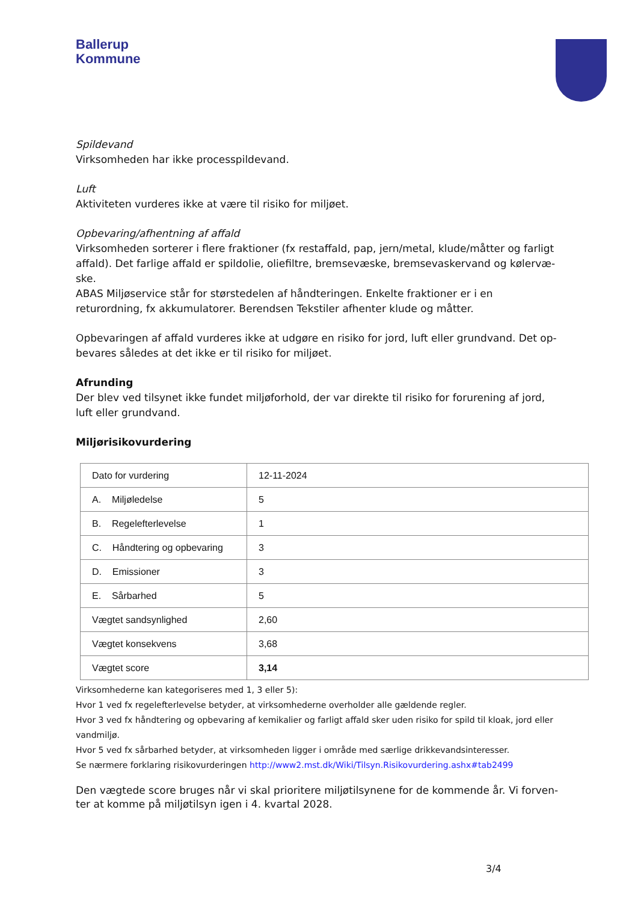Ballerup
Kommune
Spildevand
Virksomheden har ikke processpildevand.
Luft
Aktiviteten vurderes ikke at være til risiko for miljøet.
Opbevaring/afhentning af affald
Virksomheden sorterer i flere fraktioner (fx restaffald, pap, jern/metal, klude/måtter og farligt affald). Det farlige affald er spildolie, oliefiltre, bremsevæske, bremsevaskervand og kølervæ-ske.
ABAS Miljøservice står for størstedelen af håndteringen. Enkelte fraktioner er i en returordning, fx akkumulatorer. Berendsen Tekstiler afhenter klude og måtter.
Opbevaringen af affald vurderes ikke at udgøre en risiko for jord, luft eller grundvand. Det op-bevares således at det ikke er til risiko for miljøet.
Afrunding
Der blev ved tilsynet ikke fundet miljøforhold, der var direkte til risiko for forurening af jord, luft eller grundvand.
Miljørisikovurdering
| Dato for vurdering | 12-11-2024 |
| A. Miljøledelse | 5 |
| B. Regelefterlevelse | 1 |
| C. Håndtering og opbevaring | 3 |
| D. Emissioner | 3 |
| E. Sårbarhed | 5 |
| Vægtet sandsynlighed | 2,60 |
| Vægtet konsekvens | 3,68 |
| Vægtet score | 3,14 |
Virksomhederne kan kategoriseres med 1, 3 eller 5):
Hvor 1 ved fx regelefterlevelse betyder, at virksomhederne overholder alle gældende regler.
Hvor 3 ved fx håndtering og opbevaring af kemikalier og farligt affald sker uden risiko for spild til kloak, jord eller vandmiljø.
Hvor 5 ved fx sårbarhed betyder, at virksomheden ligger i område med særlige drikkevandsinteresser.
Se nærmere forklaring risikovurderingen http://www2.mst.dk/Wiki/Tilsyn.Risikovurdering.ashx#tab2499
Den vægtede score bruges når vi skal prioritere miljøtilsynene for de kommende år. Vi forven-ter at komme på miljøtilsyn igen i 4. kvartal 2028.
3/4